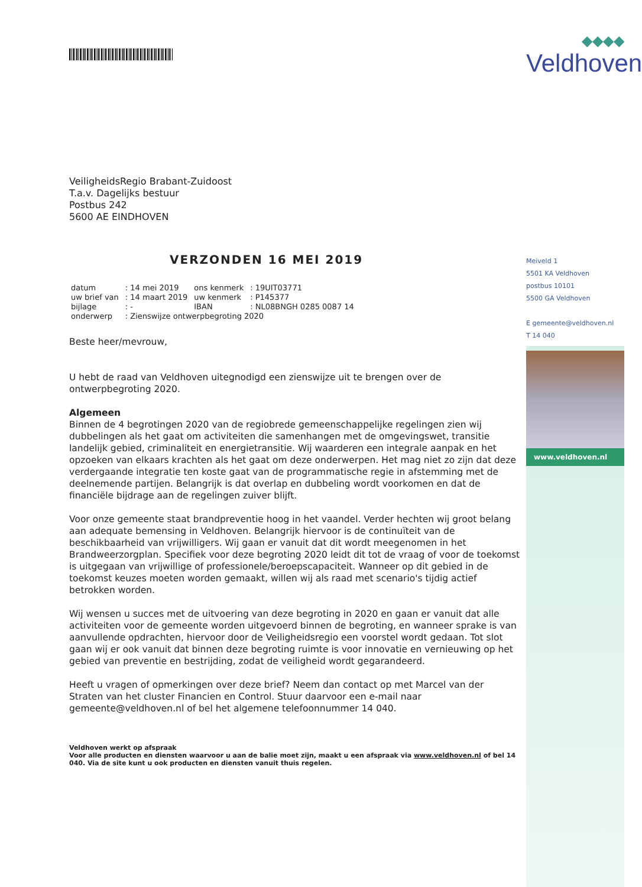VeiligheidsRegio Brabant-Zuidoost
T.a.v. Dagelijks bestuur
Postbus 242
5600 AE EINDHOVEN
VERZONDEN 16 MEI 2019
| datum | : 14 mei 2019 | ons kenmerk | : 19UIT03771 |
| uw brief van | : 14 maart 2019 | uw kenmerk | : P145377 |
| bijlage | : - | IBAN | : NL08BNGH 0285 0087 14 |
| onderwerp | : Zienswijze ontwerpbegroting 2020 | | |
Beste heer/mevrouw,
U hebt de raad van Veldhoven uitegnodigd een zienswijze uit te brengen over de ontwerpbegroting 2020.
Algemeen
Binnen de 4 begrotingen 2020 van de regiobrede gemeenschappelijke regelingen zien wij dubbelingen als het gaat om activiteiten die samenhangen met de omgevingswet, transitie landelijk gebied, criminaliteit en energietransitie. Wij waarderen een integrale aanpak en het opzoeken van elkaars krachten als het gaat om deze onderwerpen. Het mag niet zo zijn dat deze verdergaande integratie ten koste gaat van de programmatische regie in afstemming met de deelnemende partijen. Belangrijk is dat overlap en dubbeling wordt voorkomen en dat de financiële bijdrage aan de regelingen zuiver blijft.
Voor onze gemeente staat brandpreventie hoog in het vaandel. Verder hechten wij groot belang aan adequate bemensing in Veldhoven. Belangrijk hiervoor is de continuïteit van de beschikbaarheid van vrijwilligers. Wij gaan er vanuit dat dit wordt meegenomen in het Brandweerzorgplan. Specifiek voor deze begroting 2020 leidt dit tot de vraag of voor de toekomst is uitgegaan van vrijwillige of professionele/beroepscapaciteit. Wanneer op dit gebied in de toekomst keuzes moeten worden gemaakt, willen wij als raad met scenario's tijdig actief betrokken worden.
Wij wensen u succes met de uitvoering van deze begroting in 2020 en gaan er vanuit dat alle activiteiten voor de gemeente worden uitgevoerd binnen de begroting, en wanneer sprake is van aanvullende opdrachten, hiervoor door de Veiligheidsregio een voorstel wordt gedaan. Tot slot gaan wij er ook vanuit dat binnen deze begroting ruimte is voor innovatie en vernieuwing op het gebied van preventie en bestrijding, zodat de veiligheid wordt gegarandeerd.
Heeft u vragen of opmerkingen over deze brief? Neem dan contact op met Marcel van der Straten van het cluster Financien en Control. Stuur daarvoor een e-mail naar gemeente@veldhoven.nl of bel het algemene telefoonnummer 14 040.
Veldhoven werkt op afspraak
Voor alle producten en diensten waarvoor u aan de balie moet zijn, maakt u een afspraak via www.veldhoven.nl of bel 14 040. Via de site kunt u ook producten en diensten vanuit thuis regelen.
◆◆◆◆
Veldhoven
Meiveld 1
5501 KA Veldhoven
postbus 10101
5500 GA Veldhoven
E gemeente@veldhoven.nl
T 14 040
www.veldhoven.nl